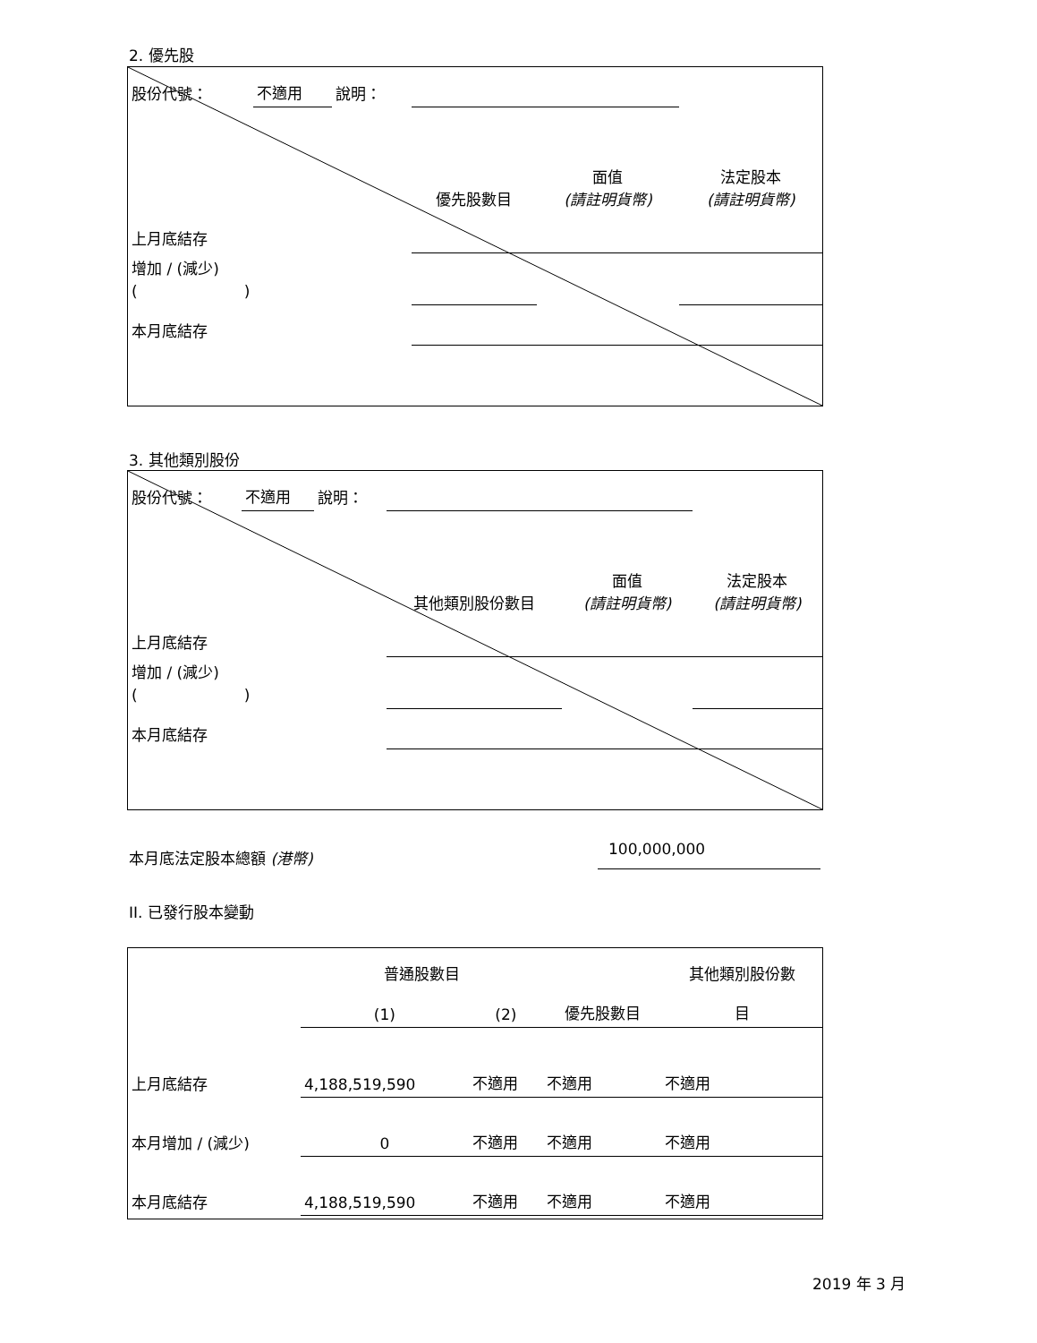2. 優先股
| 股份代號： | 不適用 | 說明： | | | |
| | | | 優先股數目 | 面值 (請註明貨幣) | 法定股本 (請註明貨幣) |
| 上月底結存 | | | | | |
| 增加 / (減少) ( ) | | | | | |
| 本月底結存 | | | | | |
3. 其他類別股份
| 股份代號： | 不適用 | 說明： | | | |
| | | | 其他類別股份數目 | 面值 (請註明貨幣) | 法定股本 (請註明貨幣) |
| 上月底結存 | | | | | |
| 增加 / (減少) ( ) | | | | | |
| 本月底結存 | | | | | |
本月底法定股本總額 (港幣) 100,000,000
II. 已發行股本變動
| | 普通股數目 | | | 其他類別股份數 |
| | (1) | (2) | 優先股數目 | 目 |
| 上月底結存 | 4,188,519,590 | 不適用 | 不適用 | 不適用 |
| 本月增加 / (減少) | 0 | 不適用 | 不適用 | 不適用 |
| 本月底結存 | 4,188,519,590 | 不適用 | 不適用 | 不適用 |
2019 年 3 月